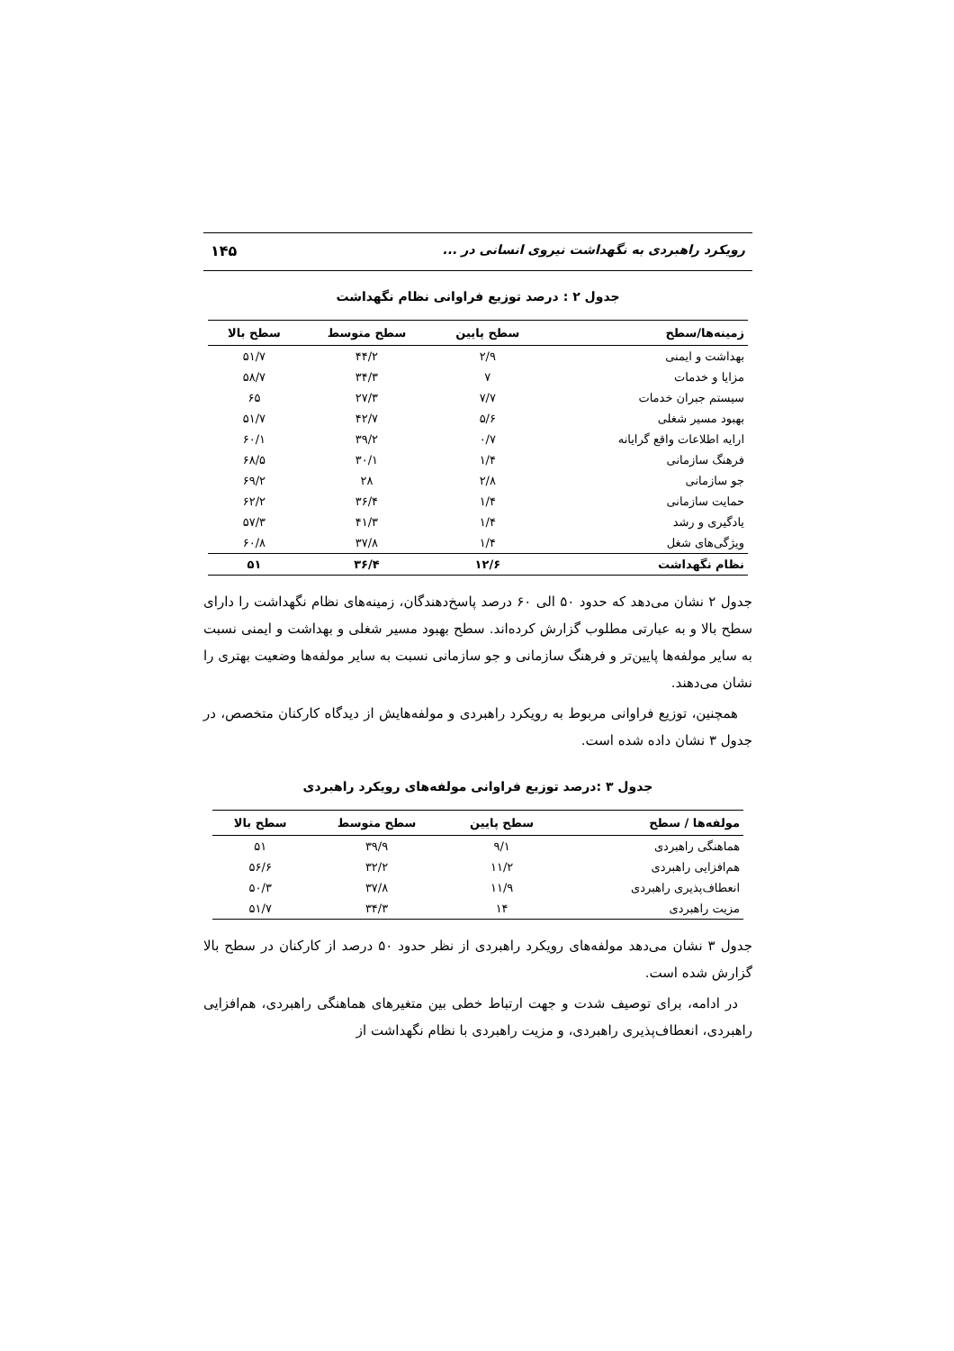رویکرد راهبردی به نگهداشت نیروی انسانی در ... ۱۴۵
جدول ۲ : درصد توزیع فراوانی نظام نگهداشت
| زمینه‌ها/سطح | سطح پایین | سطح متوسط | سطح بالا |
| --- | --- | --- | --- |
| بهداشت و ایمنی | ۲/۹ | ۴۴/۲ | ۵۱/۷ |
| مزایا و خدمات | ۷ | ۳۴/۳ | ۵۸/۷ |
| سیستم جبران خدمات | ۷/۷ | ۲۷/۳ | ۶۵ |
| بهبود مسیر شغلی | ۵/۶ | ۴۲/۷ | ۵۱/۷ |
| ارایه اطلاعات واقع گرایانه | ۰/۷ | ۳۹/۲ | ۶۰/۱ |
| فرهنگ سازمانی | ۱/۴ | ۳۰/۱ | ۶۸/۵ |
| جو سازمانی | ۲/۸ | ۲۸ | ۶۹/۲ |
| حمایت سازمانی | ۱/۴ | ۳۶/۴ | ۶۲/۲ |
| یادگیری و رشد | ۱/۴ | ۴۱/۳ | ۵۷/۳ |
| ویژگی‌های شغل | ۱/۴ | ۳۷/۸ | ۶۰/۸ |
| نظام نگهداشت | ۱۲/۶ | ۳۶/۴ | ۵۱ |
جدول ۲ نشان می‌دهد که حدود ۵۰ الی ۶۰ درصد پاسخ‌دهندگان، زمینه‌های نظام نگهداشت را دارای سطح بالا و به عبارتی مطلوب گزارش کرده‌اند. سطح بهبود مسیر شغلی و بهداشت و ایمنی نسبت به سایر مولفه‌ها پایین‌تر و فرهنگ سازمانی و جو سازمانی نسبت به سایر مولفه‌ها وضعیت بهتری را نشان می‌دهند.
همچنین، توزیع فراوانی مربوط به رویکرد راهبردی و مولفه‌هایش از دیدگاه کارکنان متخصص، در جدول ۳ نشان داده شده است.
جدول ۳ :درصد توزیع فراوانی مولفه‌های رویکرد راهبردی
| مولفه‌ها / سطح | سطح پایین | سطح متوسط | سطح بالا |
| --- | --- | --- | --- |
| هماهنگی راهبردی | ۹/۱ | ۳۹/۹ | ۵۱ |
| هم‌افزایی راهبردی | ۱۱/۲ | ۳۲/۲ | ۵۶/۶ |
| انعطاف‌پذیری راهبردی | ۱۱/۹ | ۳۷/۸ | ۵۰/۳ |
| مزیت راهبردی | ۱۴ | ۳۴/۳ | ۵۱/۷ |
جدول ۳ نشان می‌دهد مولفه‌های رویکرد راهبردی از نظر حدود ۵۰ درصد از کارکنان در سطح بالا گزارش شده است.
در ادامه، برای توصیف شدت و جهت ارتباط خطی بین متغیرهای هماهنگی راهبردی، هم‌افزایی راهبردی، انعطاف‌پذیری راهبردی، و مزیت راهبردی با نظام نگهداشت از